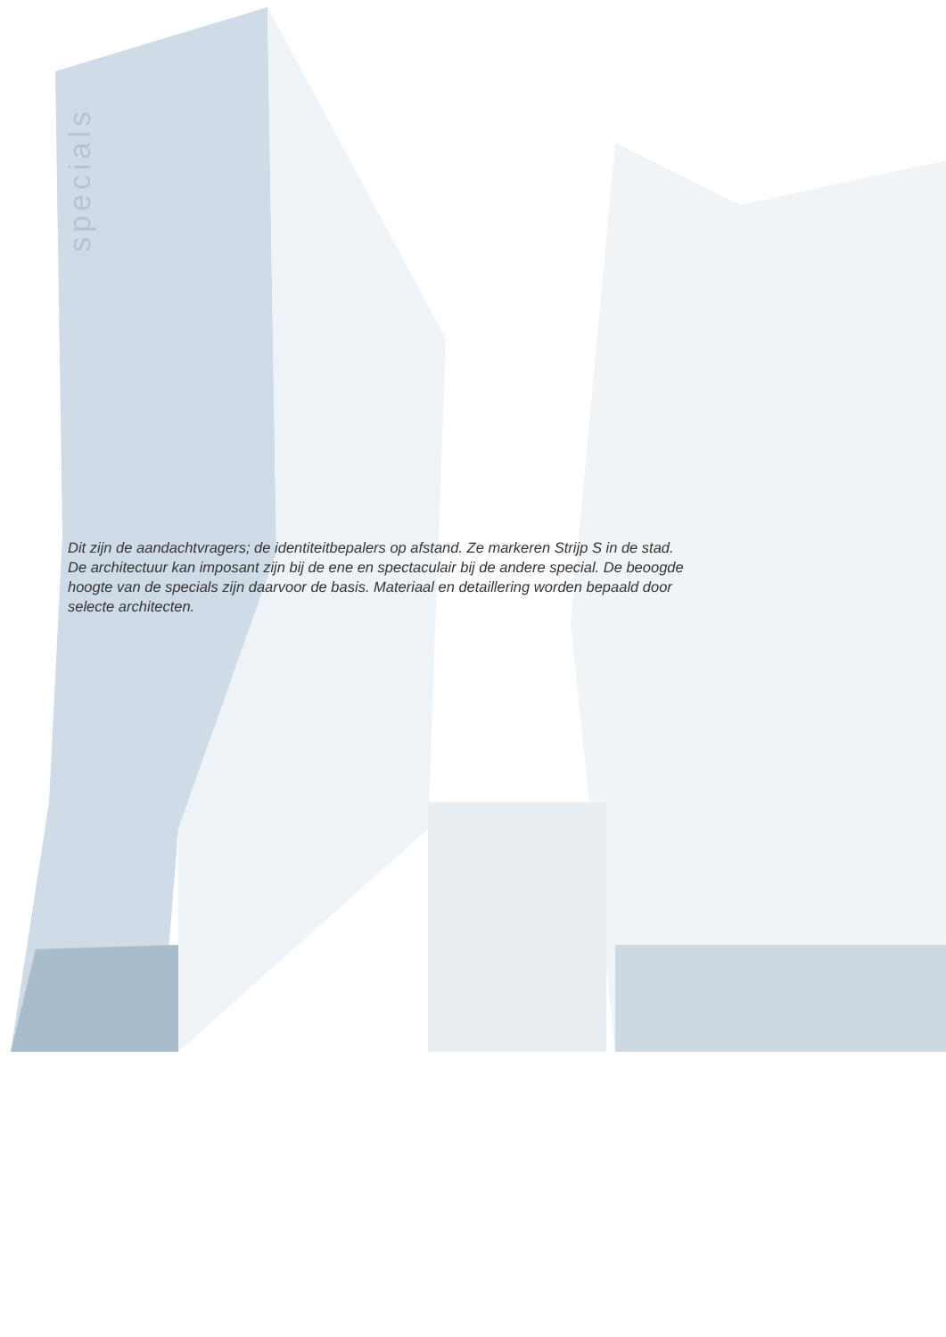specials
Dit zijn de aandachtvragers; de identiteitbepalers op afstand. Ze markeren Strijp S in de stad. De architectuur kan imposant zijn bij de ene en spectaculair bij de andere special. De beoogde hoogte van de specials zijn daarvoor de basis. Materiaal en detaillering worden bepaald door selecte architecten.